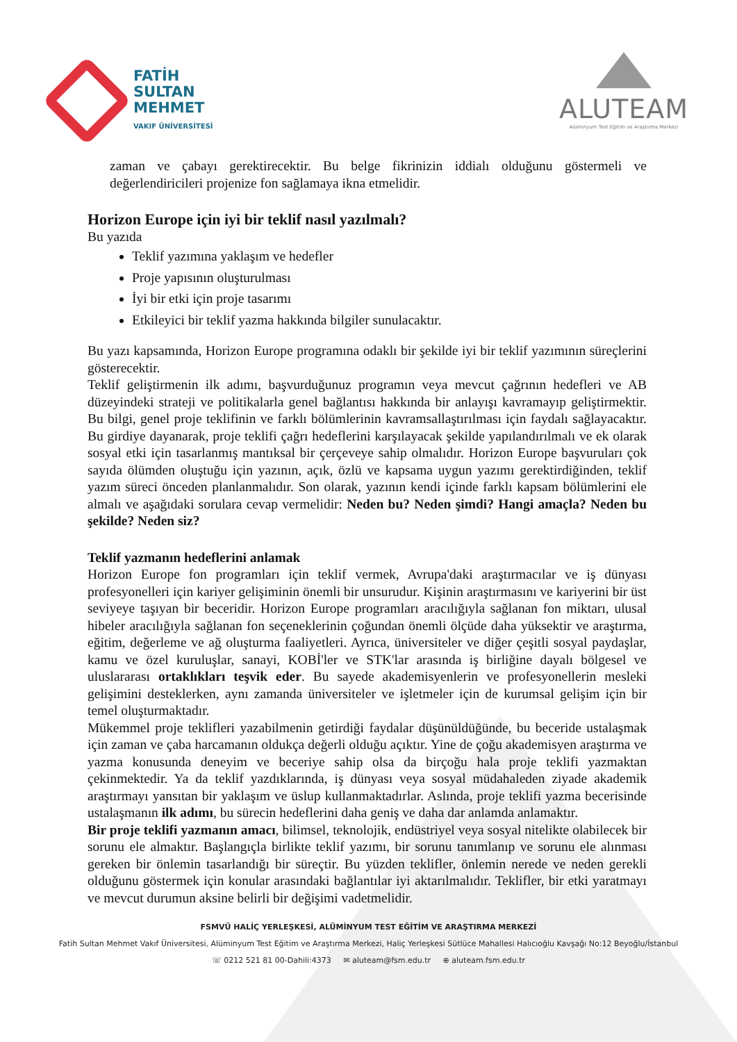FATİH
SULTAN
MEHMET
VAKIF ÜNİVERSİTESİ
ALUTEAM
Alüminyum Test Eğitim ve Araştırma Merkezi
zaman ve çabayı gerektirecektir. Bu belge fikrinizin iddialı olduğunu göstermeli ve değerlendiricileri projenize fon sağlamaya ikna etmelidir.
Horizon Europe için iyi bir teklif nasıl yazılmalı?
Bu yazıda
Teklif yazımına yaklaşım ve hedefler
Proje yapısının oluşturulması
İyi bir etki için proje tasarımı
Etkileyici bir teklif yazma hakkında bilgiler sunulacaktır.
Bu yazı kapsamında, Horizon Europe programına odaklı bir şekilde iyi bir teklif yazımının süreçlerini gösterecektir.
Teklif geliştirmenin ilk adımı, başvurduğunuz programın veya mevcut çağrının hedefleri ve AB düzeyindeki strateji ve politikalarla genel bağlantısı hakkında bir anlayışı kavramayıp geliştirmektir. Bu bilgi, genel proje teklifinin ve farklı bölümlerinin kavramsallaştırılması için faydalı sağlayacaktır. Bu girdiye dayanarak, proje teklifi çağrı hedeflerini karşılayacak şekilde yapılandırılmalı ve ek olarak sosyal etki için tasarlanmış mantıksal bir çerçeveye sahip olmalıdır. Horizon Europe başvuruları çok sayıda ölümden oluştuğu için yazının, açık, özlü ve kapsama uygun yazımı gerektirdiğinden, teklif yazım süreci önceden planlanmalıdır. Son olarak, yazının kendi içinde farklı kapsam bölümlerini ele almalı ve aşağıdaki sorulara cevap vermelidir: Neden bu? Neden şimdi? Hangi amaçla? Neden bu şekilde? Neden siz?
Teklif yazmanın hedeflerini anlamak
Horizon Europe fon programları için teklif vermek, Avrupa'daki araştırmacılar ve iş dünyası profesyonelleri için kariyer gelişiminin önemli bir unsurudur. Kişinin araştırmasını ve kariyerini bir üst seviyeye taşıyan bir beceridir. Horizon Europe programları aracılığıyla sağlanan fon miktarı, ulusal hibeler aracılığıyla sağlanan fon seçeneklerinin çoğundan önemli ölçüde daha yüksektir ve araştırma, eğitim, değerleme ve ağ oluşturma faaliyetleri. Ayrıca, üniversiteler ve diğer çeşitli sosyal paydaşlar, kamu ve özel kuruluşlar, sanayi, KOBİ'ler ve STK'lar arasında iş birliğine dayalı bölgesel ve uluslararası ortaklıkları teşvik eder. Bu sayede akademisyenlerin ve profesyonellerin mesleki gelişimini desteklerken, aynı zamanda üniversiteler ve işletmeler için de kurumsal gelişim için bir temel oluşturmaktadır.
Mükemmel proje teklifleri yazabilmenin getirdiği faydalar düşünüldüğünde, bu beceride ustalaşmak için zaman ve çaba harcamanın oldukça değerli olduğu açıktır. Yine de çoğu akademisyen araştırma ve yazma konusunda deneyim ve beceriye sahip olsa da birçoğu hala proje teklifi yazmaktan çekinmektedir. Ya da teklif yazdıklarında, iş dünyası veya sosyal müdahaleden ziyade akademik araştırmayı yansıtan bir yaklaşım ve üslup kullanmaktadırlar. Aslında, proje teklifi yazma becerisinde ustalaşmanın ilk adımı, bu sürecin hedeflerini daha geniş ve daha dar anlamda anlamaktır.
Bir proje teklifi yazmanın amacı, bilimsel, teknolojik, endüstriyel veya sosyal nitelikte olabilecek bir sorunu ele almaktır. Başlangıçla birlikte teklif yazımı, bir sorunu tanımlanıp ve sorunu ele alınması gereken bir önlemin tasarlandığı bir süreçtir. Bu yüzden teklifler, önlemin nerede ve neden gerekli olduğunu göstermek için konular arasındaki bağlantılar iyi aktarılmalıdır. Teklifler, bir etki yaratmayı ve mevcut durumun aksine belirli bir değişimi vadetmelidir.
FSMVÜ HALİÇ YERLEŞKESİ, ALÜMİNYUM TEST EĞİTİM VE ARAŞTIRMA MERKEZİ
Fatih Sultan Mehmet Vakıf Üniversitesi, Alüminyum Test Eğitim ve Araştırma Merkezi, Haliç Yerleşkesi Sütlüce Mahallesi Halıcıoğlu Kavşağı No:12 Beyoğlu/İstanbul
☏ 0212 521 81 00-Dahili:4373 ✉ aluteam@fsm.edu.tr ⊕ aluteam.fsm.edu.tr